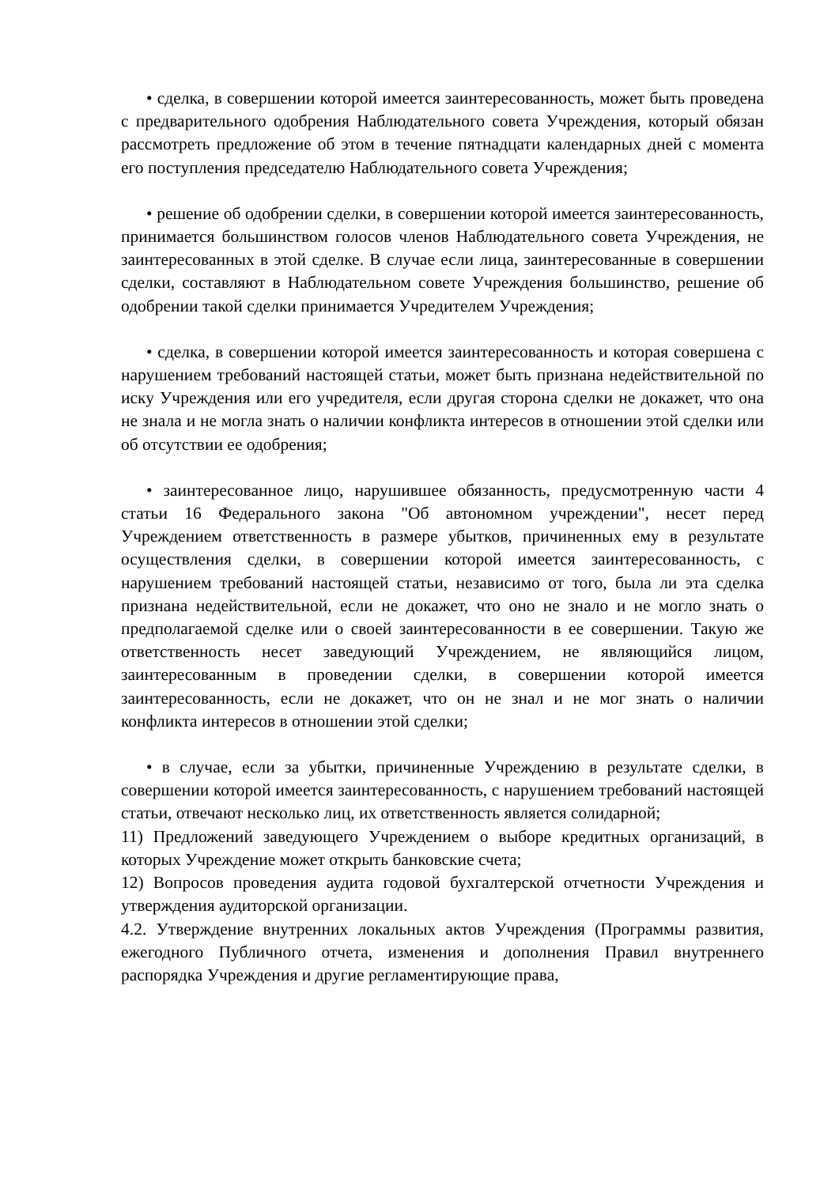• сделка, в совершении которой имеется заинтересованность, может быть проведена с предварительного одобрения Наблюдательного совета Учреждения, который обязан рассмотреть предложение об этом в течение пятнадцати календарных дней с момента его поступления председателю Наблюдательного совета Учреждения;
• решение об одобрении сделки, в совершении которой имеется заинтересованность, принимается большинством голосов членов Наблюдательного совета Учреждения, не заинтересованных в этой сделке. В случае если лица, заинтересованные в совершении сделки, составляют в Наблюдательном совете Учреждения большинство, решение об одобрении такой сделки принимается Учредителем Учреждения;
• сделка, в совершении которой имеется заинтересованность и которая совершена с нарушением требований настоящей статьи, может быть признана недействительной по иску Учреждения или его учредителя, если другая сторона сделки не докажет, что она не знала и не могла знать о наличии конфликта интересов в отношении этой сделки или об отсутствии ее одобрения;
• заинтересованное лицо, нарушившее обязанность, предусмотренную части 4 статьи 16 Федерального закона "Об автономном учреждении", несет перед Учреждением ответственность в размере убытков, причиненных ему в результате осуществления сделки, в совершении которой имеется заинтересованность, с нарушением требований настоящей статьи, независимо от того, была ли эта сделка признана недействительной, если не докажет, что оно не знало и не могло знать о предполагаемой сделке или о своей заинтересованности в ее совершении. Такую же ответственность несет заведующий Учреждением, не являющийся лицом, заинтересованным в проведении сделки, в совершении которой имеется заинтересованность, если не докажет, что он не знал и не мог знать о наличии конфликта интересов в отношении этой сделки;
• в случае, если за убытки, причиненные Учреждению в результате сделки, в совершении которой имеется заинтересованность, с нарушением требований настоящей статьи, отвечают несколько лиц, их ответственность является солидарной;
11) Предложений заведующего Учреждением о выборе кредитных организаций, в которых Учреждение может открыть банковские счета;
12) Вопросов проведения аудита годовой бухгалтерской отчетности Учреждения и утверждения аудиторской организации.
4.2. Утверждение внутренних локальных актов Учреждения (Программы развития, ежегодного Публичного отчета, изменения и дополнения Правил внутреннего распорядка Учреждения и другие регламентирующие права,